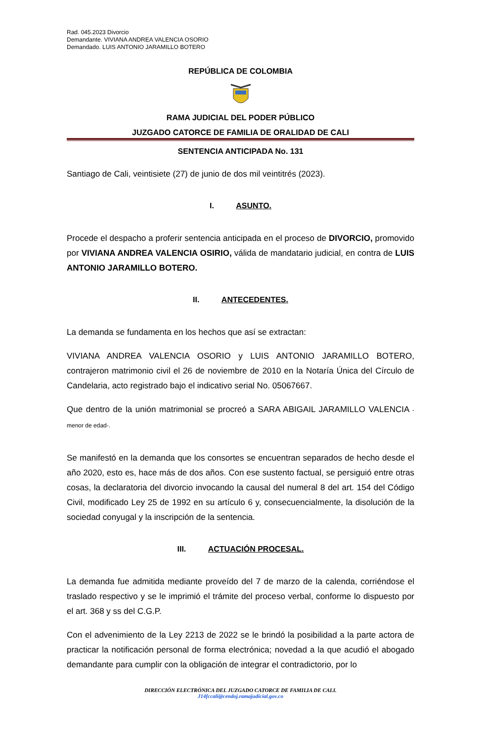Rad. 045.2023 Divorcio
Demandante. VIVIANA ANDREA VALENCIA OSORIO
Demandado. LUIS ANTONIO JARAMILLO BOTERO
REPÚBLICA DE COLOMBIA
RAMA JUDICIAL DEL PODER PÚBLICO
JUZGADO CATORCE DE FAMILIA DE ORALIDAD DE CALI
SENTENCIA ANTICIPADA No. 131
Santiago de Cali, veintisiete (27) de junio de dos mil veintitrés (2023).
I. ASUNTO.
Procede el despacho a proferir sentencia anticipada en el proceso de DIVORCIO, promovido por VIVIANA ANDREA VALENCIA OSIRIO, válida de mandatario judicial, en contra de LUIS ANTONIO JARAMILLO BOTERO.
II. ANTECEDENTES.
La demanda se fundamenta en los hechos que así se extractan:
VIVIANA ANDREA VALENCIA OSORIO y LUIS ANTONIO JARAMILLO BOTERO, contrajeron matrimonio civil el 26 de noviembre de 2010 en la Notaría Única del Círculo de Candelaria, acto registrado bajo el indicativo serial No. 05067667.
Que dentro de la unión matrimonial se procreó a SARA ABIGAIL JARAMILLO VALENCIA - menor de edad-.
Se manifestó en la demanda que los consortes se encuentran separados de hecho desde el año 2020, esto es, hace más de dos años. Con ese sustento factual, se persiguió entre otras cosas, la declaratoria del divorcio invocando la causal del numeral 8 del art. 154 del Código Civil, modificado Ley 25 de 1992 en su artículo 6 y, consecuencialmente, la disolución de la sociedad conyugal y la inscripción de la sentencia.
III. ACTUACIÓN PROCESAL.
La demanda fue admitida mediante proveído del 7 de marzo de la calenda, corriéndose el traslado respectivo y se le imprimió el trámite del proceso verbal, conforme lo dispuesto por el art. 368 y ss del C.G.P.
Con el advenimiento de la Ley 2213 de 2022 se le brindó la posibilidad a la parte actora de practicar la notificación personal de forma electrónica; novedad a la que acudió el abogado demandante para cumplir con la obligación de integrar el contradictorio, por lo
DIRECCIÓN ELECTRÓNICA DEL JUZGADO CATORCE DE FAMILIA DE CALI.
J14fccali@cendoj.ramajudicial.gov.co